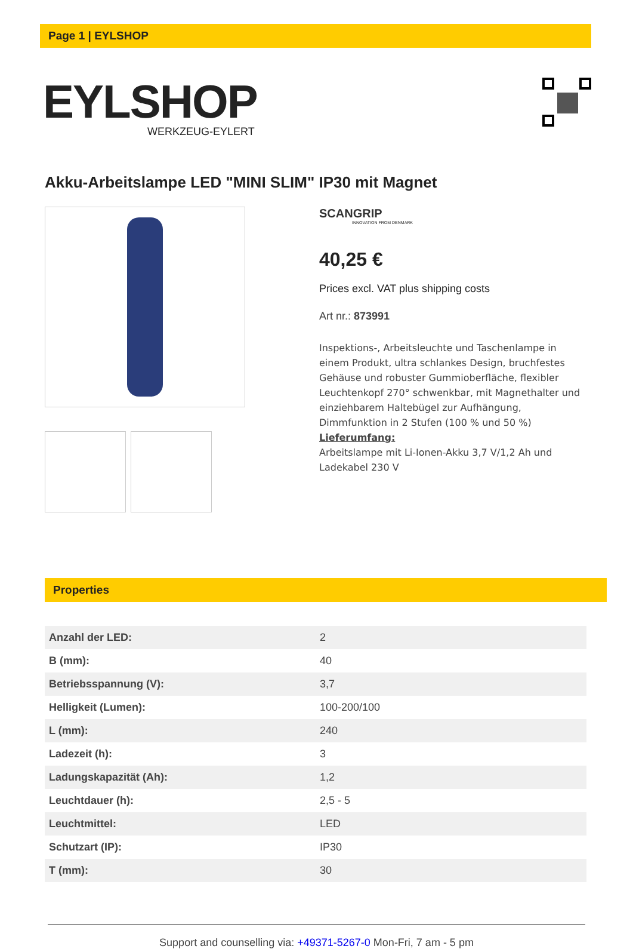Page 1 | EYLSHOP
EYLSHOP
WERKZEUG-EYLERT
Akku-Arbeitslampe LED "MINI SLIM" IP30 mit Magnet
SCANGRIP
INNOVATION FROM DENMARK
40,25 €
Prices excl. VAT plus shipping costs
Art nr.: 873991
Inspektions-, Arbeitsleuchte und Taschenlampe in einem Produkt, ultra schlankes Design, bruchfestes Gehäuse und robuster Gummioberfläche, flexibler Leuchtenkopf 270° schwenkbar, mit Magnethalter und einziehbarem Haltebügel zur Aufhängung, Dimmfunktion in 2 Stufen (100 % und 50 %)
Lieferumfang:
Arbeitslampe mit Li-Ionen-Akku 3,7 V/1,2 Ah und Ladekabel 230 V
Properties
| Anzahl der LED: | 2 |
| B (mm): | 40 |
| Betriebsspannung (V): | 3,7 |
| Helligkeit (Lumen): | 100-200/100 |
| L (mm): | 240 |
| Ladezeit (h): | 3 |
| Ladungskapazität (Ah): | 1,2 |
| Leuchtdauer (h): | 2,5 - 5 |
| Leuchtmittel: | LED |
| Schutzart (IP): | IP30 |
| T (mm): | 30 |
Support and counselling via: +49371-5267-0 Mon-Fri, 7 am - 5 pm